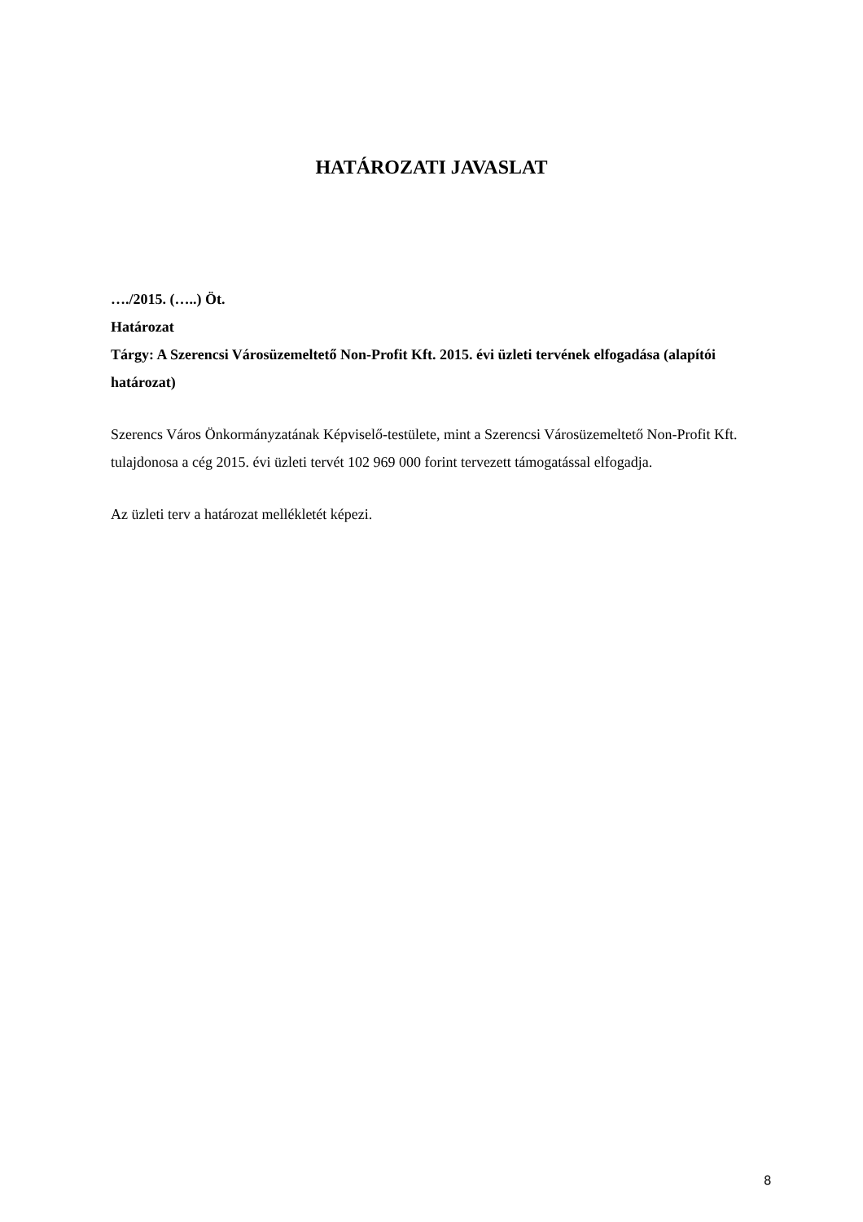HATÁROZATI JAVASLAT
…./2015. (…..) Öt.
Határozat
Tárgy: A Szerencsi Városüzemeltető Non-Profit Kft. 2015. évi üzleti tervének elfogadása (alapítói határozat)
Szerencs Város Önkormányzatának Képviselő-testülete, mint a Szerencsi Városüzemeltető Non-Profit Kft. tulajdonosa a cég 2015. évi üzleti tervét 102 969 000 forint tervezett támogatással elfogadja.
Az üzleti terv a határozat mellékletét képezi.
8